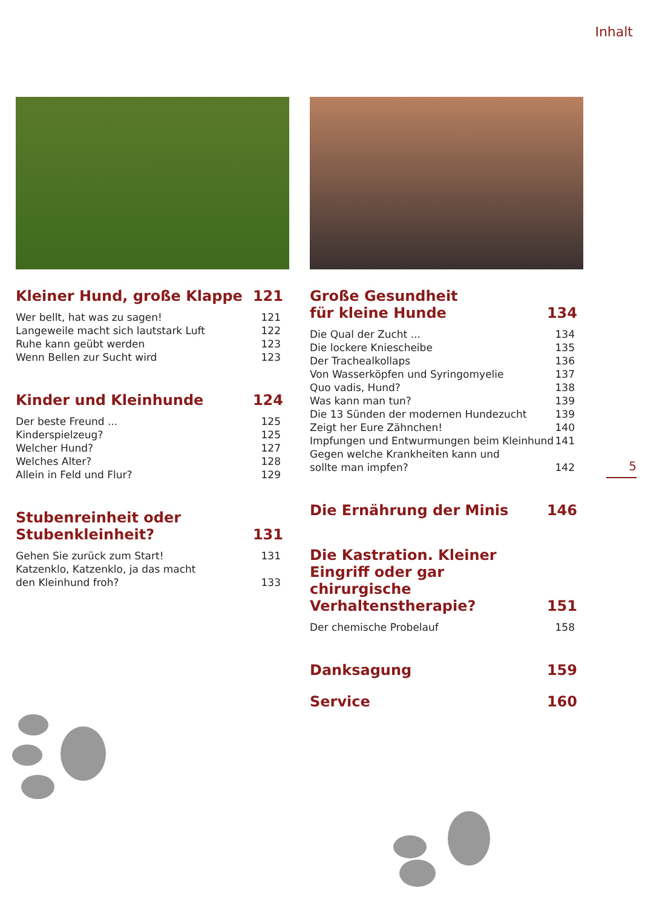Inhalt
Kleiner Hund, große Klappe 121
Wer bellt, hat was zu sagen! 121
Langeweile macht sich lautstark Luft 122
Ruhe kann geübt werden 123
Wenn Bellen zur Sucht wird 123
Kinder und Kleinhunde 124
Der beste Freund ... 125
Kinderspielzeug? 125
Welcher Hund? 127
Welches Alter? 128
Allein in Feld und Flur? 129
Stubenreinheit oder
Stubenkleinheit? 131
Gehen Sie zurück zum Start! 131
Katzenklo, Katzenklo, ja das macht
den Kleinhund froh? 133
Große Gesundheit
für kleine Hunde 134
Die Qual der Zucht ... 134
Die lockere Kniescheibe 135
Der Trachealkollaps 136
Von Wasserköpfen und Syringomyelie 137
Quo vadis, Hund? 138
Was kann man tun? 139
Die 13 Sünden der modernen Hundezucht 139
Zeigt her Eure Zähnchen! 140
Impfungen und Entwurmungen beim Kleinhund 141
Gegen welche Krankheiten kann und
sollte man impfen? 142
Die Ernährung der Minis 146
Die Kastration. Kleiner
Eingriff oder gar chirurgische
Verhaltenstherapie? 151
Der chemische Probelauf 158
Danksagung 159
Service 160
5